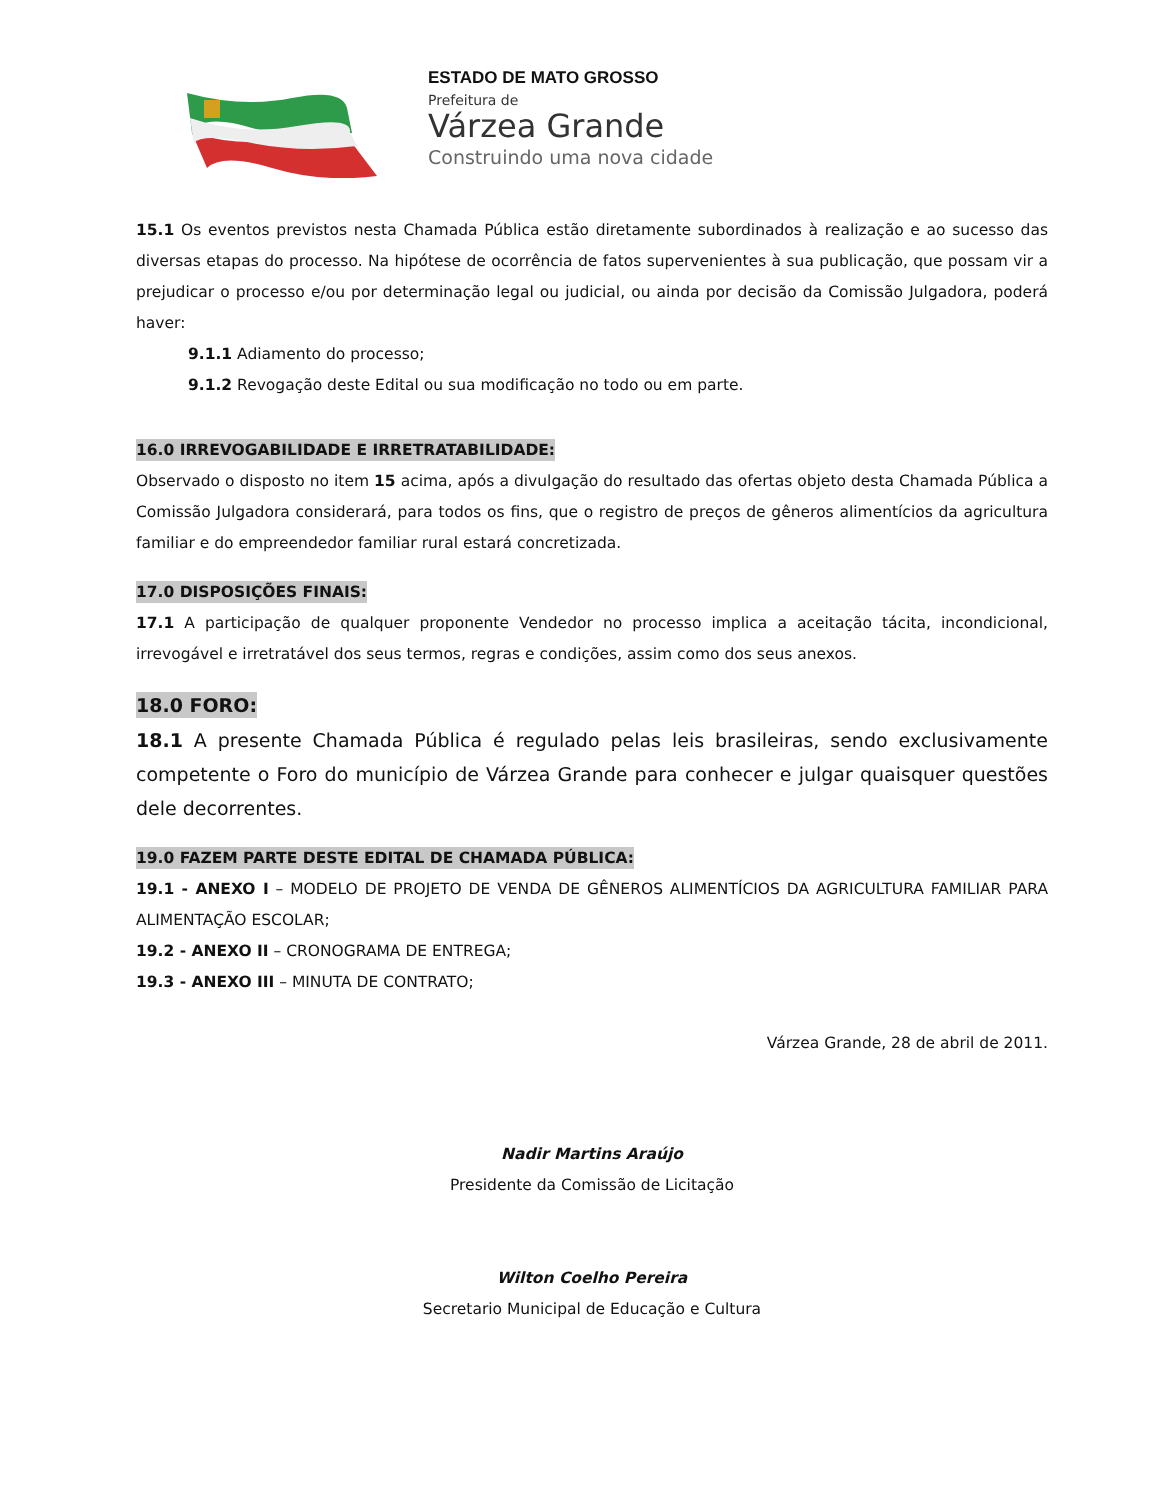ESTADO DE MATO GROSSO
Prefeitura de
Várzea Grande
Construindo uma nova cidade
15.1 Os eventos previstos nesta Chamada Pública estão diretamente subordinados à realização e ao sucesso das diversas etapas do processo. Na hipótese de ocorrência de fatos supervenientes à sua publicação, que possam vir a prejudicar o processo e/ou por determinação legal ou judicial, ou ainda por decisão da Comissão Julgadora, poderá haver:
9.1.1 Adiamento do processo;
9.1.2 Revogação deste Edital ou sua modificação no todo ou em parte.
16.0 IRREVOGABILIDADE E IRRETRATABILIDADE:
Observado o disposto no item 15 acima, após a divulgação do resultado das ofertas objeto desta Chamada Pública a Comissão Julgadora considerará, para todos os fins, que o registro de preços de gêneros alimentícios da agricultura familiar e do empreendedor familiar rural estará concretizada.
17.0 DISPOSIÇÕES FINAIS:
17.1 A participação de qualquer proponente Vendedor no processo implica a aceitação tácita, incondicional, irrevogável e irretratável dos seus termos, regras e condições, assim como dos seus anexos.
18.0 FORO:
18.1 A presente Chamada Pública é regulado pelas leis brasileiras, sendo exclusivamente competente o Foro do município de Várzea Grande para conhecer e julgar quaisquer questões dele decorrentes.
19.0 FAZEM PARTE DESTE EDITAL DE CHAMADA PÚBLICA:
19.1 - ANEXO I – MODELO DE PROJETO DE VENDA DE GÊNEROS ALIMENTÍCIOS DA AGRICULTURA FAMILIAR PARA ALIMENTAÇÃO ESCOLAR;
19.2 - ANEXO II – CRONOGRAMA DE ENTREGA;
19.3 - ANEXO III – MINUTA DE CONTRATO;
Várzea Grande, 28 de abril de 2011.
Nadir Martins Araújo
Presidente da Comissão de Licitação
Wilton Coelho Pereira
Secretario Municipal de Educação e Cultura